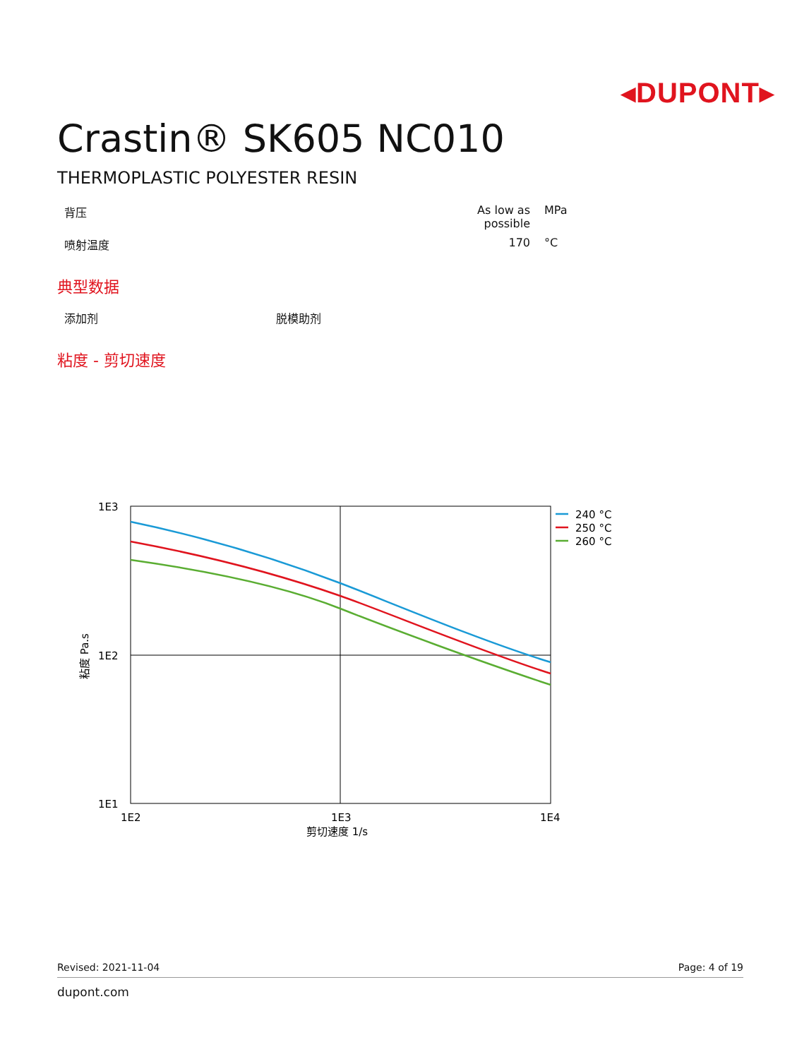◂DUPONT▸
Crastin® SK605 NC010
THERMOPLASTIC POLYESTER RESIN
| 背压 | As low as possible | MPa |
| 喷射温度 | 170 | °C |
典型数据
| 添加剂 | 脱模助剂 |
粘度 - 剪切速度
1E3
1E2
1E1
1E2
1E3
1E4
剪切速度 1/s
粘度 Pa.s
240 °C
250 °C
260 °C
Revised: 2021-11-04 Page: 4 of 19
dupont.com